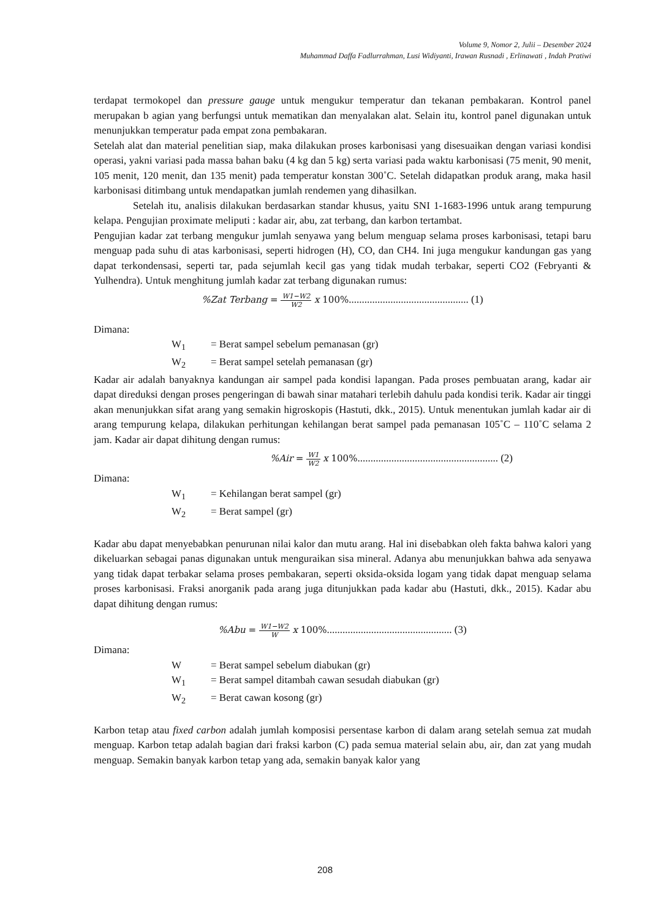Volume 9, Nomor 2, Julii – Desember 2024
Muhammad Daffa Fadlurrahman, Lusi Widiyanti, Irawan Rusnadi , Erlinawati , Indah Pratiwi
terdapat termokopel dan pressure gauge untuk mengukur temperatur dan tekanan pembakaran. Kontrol panel merupakan b agian yang berfungsi untuk mematikan dan menyalakan alat. Selain itu, kontrol panel digunakan untuk menunjukkan temperatur pada empat zona pembakaran.
Setelah alat dan material penelitian siap, maka dilakukan proses karbonisasi yang disesuaikan dengan variasi kondisi operasi, yakni variasi pada massa bahan baku (4 kg dan 5 kg) serta variasi pada waktu karbonisasi (75 menit, 90 menit, 105 menit, 120 menit, dan 135 menit) pada temperatur konstan 300˚C. Setelah didapatkan produk arang, maka hasil karbonisasi ditimbang untuk mendapatkan jumlah rendemen yang dihasilkan.
Setelah itu, analisis dilakukan berdasarkan standar khusus, yaitu SNI 1-1683-1996 untuk arang tempurung kelapa. Pengujian proximate meliputi : kadar air, abu, zat terbang, dan karbon tertambat.
Pengujian kadar zat terbang mengukur jumlah senyawa yang belum menguap selama proses karbonisasi, tetapi baru menguap pada suhu di atas karbonisasi, seperti hidrogen (H), CO, dan CH4. Ini juga mengukur kandungan gas yang dapat terkondensasi, seperti tar, pada sejumlah kecil gas yang tidak mudah terbakar, seperti CO2 (Febryanti & Yulhendra). Untuk menghitung jumlah kadar zat terbang digunakan rumus:
%Zat Terbang = W1−W2 W2 x 100%.............................................. (1)
Dimana:
W<sub>1</sub> = Berat sampel sebelum pemanasan (gr)
W<sub>2</sub> = Berat sampel setelah pemanasan (gr)
Kadar air adalah banyaknya kandungan air sampel pada kondisi lapangan. Pada proses pembuatan arang, kadar air dapat direduksi dengan proses pengeringan di bawah sinar matahari terlebih dahulu pada kondisi terik. Kadar air tinggi akan menunjukkan sifat arang yang semakin higroskopis (Hastuti, dkk., 2015). Untuk menentukan jumlah kadar air di arang tempurung kelapa, dilakukan perhitungan kehilangan berat sampel pada pemanasan 105˚C – 110˚C selama 2 jam. Kadar air dapat dihitung dengan rumus:
%Air = W1 W2 x 100%...................................................... (2)
Dimana:
W<sub>1</sub> = Kehilangan berat sampel (gr)
W<sub>2</sub> = Berat sampel (gr)
Kadar abu dapat menyebabkan penurunan nilai kalor dan mutu arang. Hal ini disebabkan oleh fakta bahwa kalori yang dikeluarkan sebagai panas digunakan untuk menguraikan sisa mineral. Adanya abu menunjukkan bahwa ada senyawa yang tidak dapat terbakar selama proses pembakaran, seperti oksida-oksida logam yang tidak dapat menguap selama proses karbonisasi. Fraksi anorganik pada arang juga ditunjukkan pada kadar abu (Hastuti, dkk., 2015). Kadar abu dapat dihitung dengan rumus:
%Abu = W1−W2 W x 100%................................................ (3)
Dimana:
W = Berat sampel sebelum diabukan (gr)
W<sub>1</sub> = Berat sampel ditambah cawan sesudah diabukan (gr)
W<sub>2</sub> = Berat cawan kosong (gr)
Karbon tetap atau fixed carbon adalah jumlah komposisi persentase karbon di dalam arang setelah semua zat mudah menguap. Karbon tetap adalah bagian dari fraksi karbon (C) pada semua material selain abu, air, dan zat yang mudah menguap. Semakin banyak karbon tetap yang ada, semakin banyak kalor yang
208